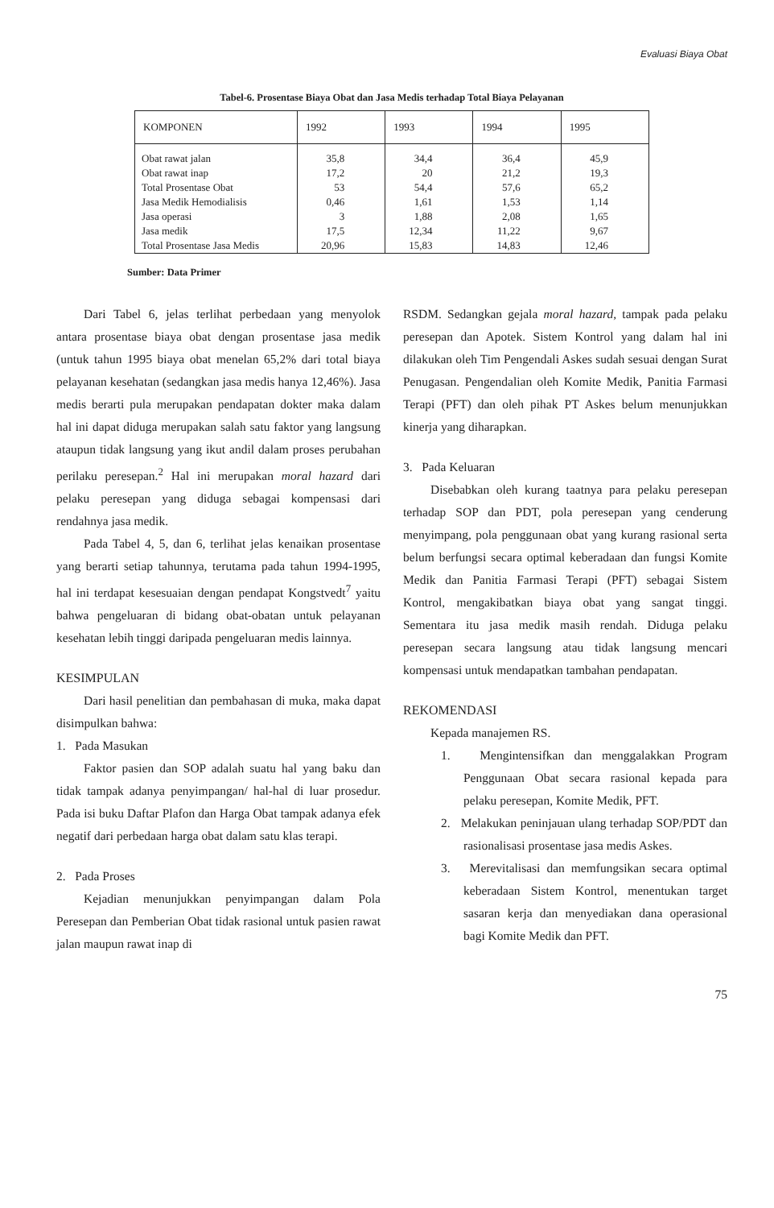Evaluasi Biaya Obat
Tabel-6. Prosentase Biaya Obat dan Jasa Medis terhadap Total Biaya Pelayanan
| KOMPONEN | 1992 | 1993 | 1994 | 1995 |
| --- | --- | --- | --- | --- |
| Obat rawat jalan | 35,8 | 34,4 | 36,4 | 45,9 |
| Obat rawat inap | 17,2 | 20 | 21,2 | 19,3 |
| Total Prosentase Obat | 53 | 54,4 | 57,6 | 65,2 |
| Jasa Medik Hemodialisis | 0,46 | 1,61 | 1,53 | 1,14 |
| Jasa operasi | 3 | 1,88 | 2,08 | 1,65 |
| Jasa medik | 17,5 | 12,34 | 11,22 | 9,67 |
| Total Prosentase Jasa Medis | 20,96 | 15,83 | 14,83 | 12,46 |
Sumber: Data Primer
Dari Tabel 6, jelas terlihat perbedaan yang menyolok antara prosentase biaya obat dengan prosentase jasa medik (untuk tahun 1995 biaya obat menelan 65,2% dari total biaya pelayanan kesehatan (sedangkan jasa medis hanya 12,46%). Jasa medis berarti pula merupakan pendapatan dokter maka dalam hal ini dapat diduga merupakan salah satu faktor yang langsung ataupun tidak langsung yang ikut andil dalam proses perubahan perilaku peresepan.<sup>2</sup> Hal ini merupakan moral hazard dari pelaku peresepan yang diduga sebagai kompensasi dari rendahnya jasa medik.
Pada Tabel 4, 5, dan 6, terlihat jelas kenaikan prosentase yang berarti setiap tahunnya, terutama pada tahun 1994-1995, hal ini terdapat kesesuaian dengan pendapat Kongstvedt<sup>7</sup> yaitu bahwa pengeluaran di bidang obat-obatan untuk pelayanan kesehatan lebih tinggi daripada pengeluaran medis lainnya.
KESIMPULAN
Dari hasil penelitian dan pembahasan di muka, maka dapat disimpulkan bahwa:
1. Pada Masukan
Faktor pasien dan SOP adalah suatu hal yang baku dan tidak tampak adanya penyimpangan/ hal-hal di luar prosedur. Pada isi buku Daftar Plafon dan Harga Obat tampak adanya efek negatif dari perbedaan harga obat dalam satu klas terapi.
2. Pada Proses
Kejadian menunjukkan penyimpangan dalam Pola Peresepan dan Pemberian Obat tidak rasional untuk pasien rawat jalan maupun rawat inap di
RSDM. Sedangkan gejala moral hazard, tampak pada pelaku peresepan dan Apotek. Sistem Kontrol yang dalam hal ini dilakukan oleh Tim Pengendali Askes sudah sesuai dengan Surat Penugasan. Pengendalian oleh Komite Medik, Panitia Farmasi Terapi (PFT) dan oleh pihak PT Askes belum menunjukkan kinerja yang diharapkan.
3. Pada Keluaran
Disebabkan oleh kurang taatnya para pelaku peresepan terhadap SOP dan PDT, pola peresepan yang cenderung menyimpang, pola penggunaan obat yang kurang rasional serta belum berfungsi secara optimal keberadaan dan fungsi Komite Medik dan Panitia Farmasi Terapi (PFT) sebagai Sistem Kontrol, mengakibatkan biaya obat yang sangat tinggi. Sementara itu jasa medik masih rendah. Diduga pelaku peresepan secara langsung atau tidak langsung mencari kompensasi untuk mendapatkan tambahan pendapatan.
REKOMENDASI
Kepada manajemen RS.
1. Mengintensifkan dan menggalakkan Program Penggunaan Obat secara rasional kepada para pelaku peresepan, Komite Medik, PFT.
2. Melakukan peninjauan ulang terhadap SOP/PDT dan rasionalisasi prosentase jasa medis Askes.
3. Merevitalisasi dan memfungsikan secara optimal keberadaan Sistem Kontrol, menentukan target sasaran kerja dan menyediakan dana operasional bagi Komite Medik dan PFT.
75